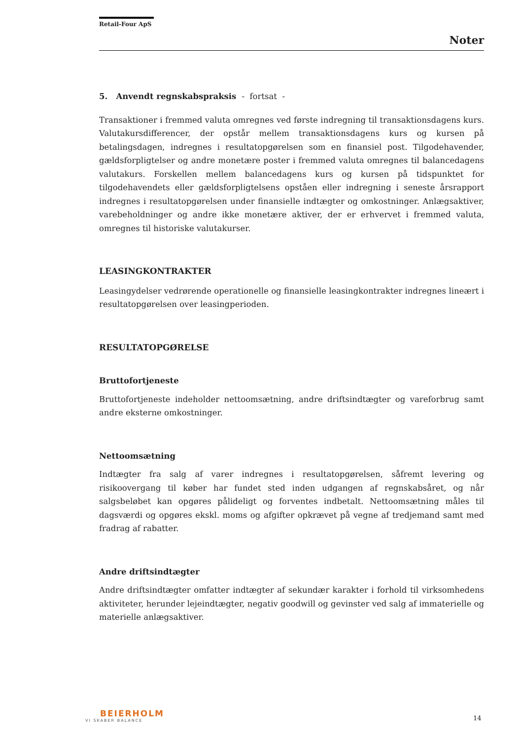Retail-Four ApS
Noter
5. Anvendt regnskabspraksis - fortsat -
Transaktioner i fremmed valuta omregnes ved første indregning til transaktionsdagens kurs. Valutakursdifferencer, der opstår mellem transaktionsdagens kurs og kursen på betalingsdagen, indregnes i resultatopgørelsen som en finansiel post. Tilgodehavender, gældsforpligtelser og andre monetære poster i fremmed valuta omregnes til balancedagens valutakurs. Forskellen mellem balancedagens kurs og kursen på tidspunktet for tilgodehavendets eller gældsforpligtelsens opståen eller indregning i seneste årsrapport indregnes i resultatopgørelsen under finansielle indtægter og omkostninger. Anlægsaktiver, varebeholdninger og andre ikke monetære aktiver, der er erhvervet i fremmed valuta, omregnes til historiske valutakurser.
LEASINGKONTRAKTER
Leasingydelser vedrørende operationelle og finansielle leasingkontrakter indregnes lineært i resultatopgørelsen over leasingperioden.
RESULTATOPGØRELSE
Bruttofortjeneste
Bruttofortjeneste indeholder nettoomsætning, andre driftsindtægter og vareforbrug samt andre eksterne omkostninger.
Nettoomsætning
Indtægter fra salg af varer indregnes i resultatopgørelsen, såfremt levering og risikoovergang til køber har fundet sted inden udgangen af regnskabsåret, og når salgsbeløbet kan opgøres pålideligt og forventes indbetalt. Nettoomsætning måles til dagsværdi og opgøres ekskl. moms og afgifter opkrævet på vegne af tredjemand samt med fradrag af rabatter.
Andre driftsindtægter
Andre driftsindtægter omfatter indtægter af sekundær karakter i forhold til virksomhedens aktiviteter, herunder lejeindtægter, negativ goodwill og gevinster ved salg af immaterielle og materielle anlægsaktiver.
BEIERHOLM
VI SKABER BALANCE
14